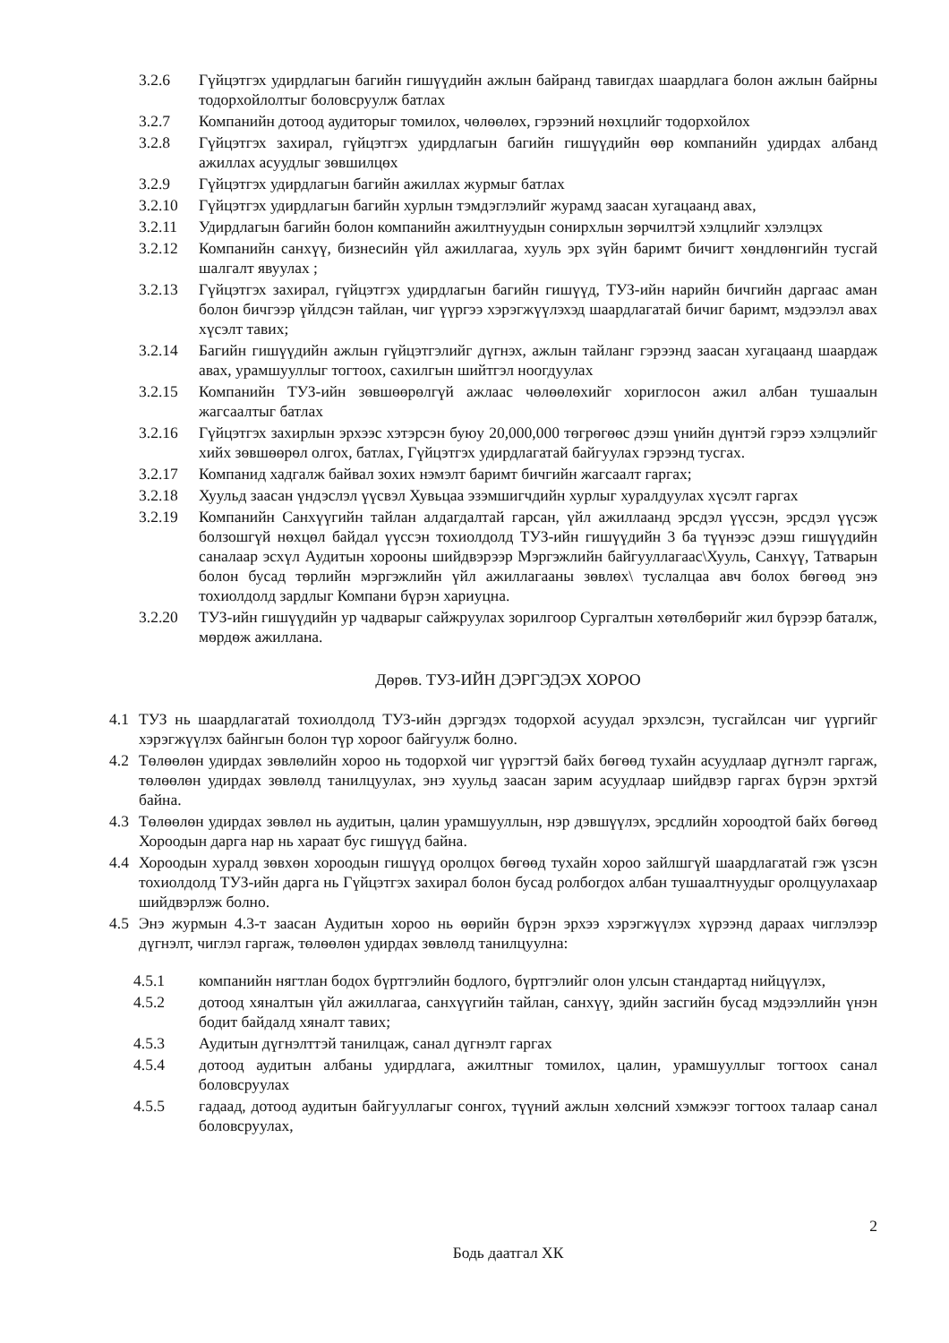3.2.6 Гүйцэтгэх удирдлагын багийн гишүүдийн ажлын байранд тавигдах шаардлага болон ажлын байрны тодорхойлолтыг боловсруулж батлах
3.2.7 Компанийн дотоод аудиторыг томилох, чөлөөлөх, гэрээний нөхцлийг тодорхойлох
3.2.8 Гүйцэтгэх захирал, гүйцэтгэх удирдлагын багийн гишүүдийн өөр компанийн удирдах албанд ажиллах асуудлыг зөвшилцөх
3.2.9 Гүйцэтгэх удирдлагын багийн ажиллах журмыг батлах
3.2.10 Гүйцэтгэх удирдлагын багийн хурлын тэмдэглэлийг журамд заасан хугацаанд авах,
3.2.11 Удирдлагын багийн болон компанийн ажилтнуудын сонирхлын зөрчилтэй хэлцлийг хэлэлцэх
3.2.12 Компанийн санхүү, бизнесийн үйл ажиллагаа, хууль эрх зүйн баримт бичигт хөндлөнгийн тусгай шалгалт явуулах ;
3.2.13 Гүйцэтгэх захирал, гүйцэтгэх удирдлагын багийн гишүүд, ТУЗ-ийн нарийн бичгийн даргаас аман болон бичгээр үйлдсэн тайлан, чиг үүргээ хэрэгжүүлэхэд шаардлагатай бичиг баримт, мэдээлэл авах хүсэлт тавих;
3.2.14 Багийн гишүүдийн ажлын гүйцэтгэлийг дүгнэх, ажлын тайланг гэрээнд заасан хугацаанд шаардаж авах, урамшууллыг тогтоох, сахилгын шийтгэл ноогдуулах
3.2.15 Компанийн ТУЗ-ийн зөвшөөрөлгүй ажлаас чөлөөлөхийг хориглосон ажил албан тушаалын жагсаалтыг батлах
3.2.16 Гүйцэтгэх захирлын эрхээс хэтэрсэн буюу 20,000,000 төгрөгөөс дээш үнийн дүнтэй гэрээ хэлцэлийг хийх зөвшөөрөл олгох, батлах, Гүйцэтгэх удирдлагатай байгуулах гэрээнд тусгах.
3.2.17 Компанид хадгалж байвал зохих нэмэлт баримт бичгийн жагсаалт гаргах;
3.2.18 Хуульд заасан үндэслэл үүсвэл Хувьцаа эзэмшигчдийн хурлыг хуралдуулах хүсэлт гаргах
3.2.19 Компанийн Санхүүгийн тайлан алдагдалтай гарсан, үйл ажиллаанд эрсдэл үүссэн, эрсдэл үүсэж болзошгүй нөхцөл байдал үүссэн тохиолдолд ТУЗ-ийн гишүүдийн 3 ба түүнээс дээш гишүүдийн саналаар эсхүл Аудитын хорооны шийдвэрээр Мэргэжлийн байгууллагаас\Хууль, Санхүү, Татварын болон бусад төрлийн мэргэжлийн үйл ажиллагааны зөвлөх\ туслалцаа авч болох бөгөөд энэ тохиолдолд зардлыг Компани бүрэн хариуцна.
3.2.20 ТУЗ-ийн гишүүдийн ур чадварыг сайжруулах зорилгоор Сургалтын хөтөлбөрийг жил бүрээр баталж, мөрдөж ажиллана.
Дөрөв. ТУЗ-ИЙН ДЭРГЭДЭХ ХОРОО
4.1 ТУЗ нь шаардлагатай тохиолдолд ТУЗ-ийн дэргэдэх тодорхой асуудал эрхэлсэн, тусгайлсан чиг үүргийг хэрэгжүүлэх байнгын болон түр хороог байгуулж болно.
4.2 Төлөөлөн удирдах зөвлөлийн хороо нь тодорхой чиг үүрэгтэй байх бөгөөд тухайн асуудлаар дүгнэлт гаргаж, төлөөлөн удирдах зөвлөлд танилцуулах, энэ хуульд заасан зарим асуудлаар шийдвэр гаргах бүрэн эрхтэй байна.
4.3 Төлөөлөн удирдах зөвлөл нь аудитын, цалин урамшууллын, нэр дэвшүүлэх, эрсдлийн хороодтой байх бөгөөд Хороодын дарга нар нь хараат бус гишүүд байна.
4.4 Хороодын хуралд зөвхөн хороодын гишүүд оролцох бөгөөд тухайн хороо зайлшгүй шаардлагатай гэж үзсэн тохиолдолд ТУЗ-ийн дарга нь Гүйцэтгэх захирал болон бусад ролбогдох албан тушаалтнуудыг оролцуулахаар шийдвэрлэж болно.
4.5 Энэ журмын 4.3-т заасан Аудитын хороо нь өөрийн бүрэн эрхээ хэрэгжүүлэх хүрээнд дараах чиглэлээр дүгнэлт, чиглэл гаргаж, төлөөлөн удирдах зөвлөлд танилцуулна:
4.5.1 компанийн нягтлан бодох бүртгэлийн бодлого, бүртгэлийг олон улсын стандартад нийцүүлэх,
4.5.2 дотоод хяналтын үйл ажиллагаа, санхүүгийн тайлан, санхүү, эдийн засгийн бусад мэдээллийн үнэн бодит байдалд хяналт тавих;
4.5.3 Аудитын дүгнэлттэй танилцаж, санал дүгнэлт гаргах
4.5.4 дотоод аудитын албаны удирдлага, ажилтныг томилох, цалин, урамшууллыг тогтоох санал боловсруулах
4.5.5 гадаад, дотоод аудитын байгууллагыг сонгох, түүний ажлын хөлсний хэмжээг тогтоох талаар санал боловсруулах,
2
Бодь даатгал ХК